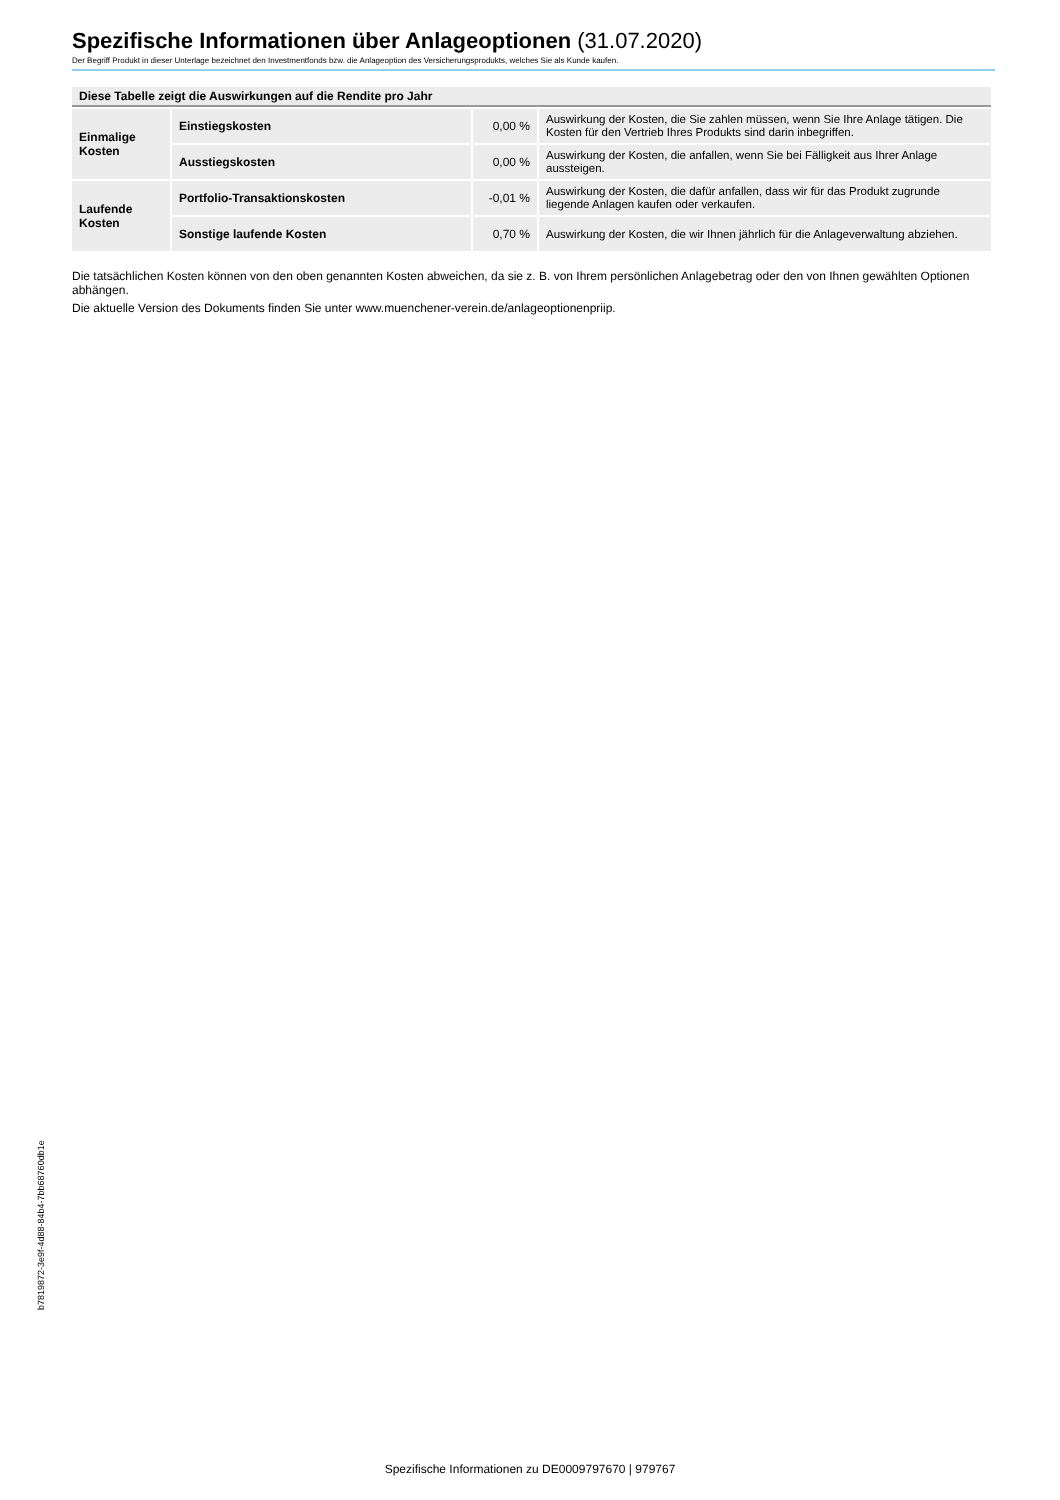Spezifische Informationen über Anlageoptionen (31.07.2020)
Der Begriff Produkt in dieser Unterlage bezeichnet den Investmentfonds bzw. die Anlageoption des Versicherungsprodukts, welches Sie als Kunde kaufen.
| Diese Tabelle zeigt die Auswirkungen auf die Rendite pro Jahr | | | |
| --- | --- | --- | --- |
| Einmalige Kosten | Einstiegskosten | 0,00 % | Auswirkung der Kosten, die Sie zahlen müssen, wenn Sie Ihre Anlage tätigen. Die Kosten für den Vertrieb Ihres Produkts sind darin inbegriffen. |
| | Ausstiegskosten | 0,00 % | Auswirkung der Kosten, die anfallen, wenn Sie bei Fälligkeit aus Ihrer Anlage aussteigen. |
| Laufende Kosten | Portfolio-Transaktionskosten | -0,01 % | Auswirkung der Kosten, die dafür anfallen, dass wir für das Produkt zugrunde liegende Anlagen kaufen oder verkaufen. |
| | Sonstige laufende Kosten | 0,70 % | Auswirkung der Kosten, die wir Ihnen jährlich für die Anlageverwaltung abziehen. |
Die tatsächlichen Kosten können von den oben genannten Kosten abweichen, da sie z. B. von Ihrem persönlichen Anlagebetrag oder den von Ihnen gewählten Optionen abhängen.
Die aktuelle Version des Dokuments finden Sie unter www.muenchener-verein.de/anlageoptionenpriip.
b7819872-3e9f-4d88-84b4-7bb68760db1e
Spezifische Informationen zu DE0009797670 | 979767